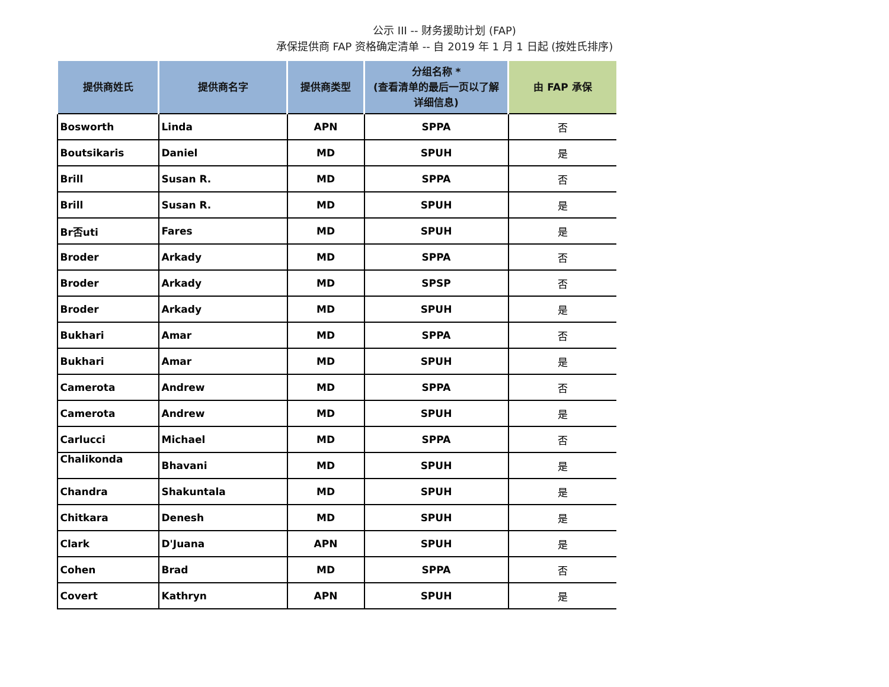公示 III -- 财务援助计划 (FAP)
承保提供商 FAP 资格确定清单 -- 自 2019 年 1 月 1 日起 (按姓氏排序)
| 提供商姓氏 | 提供商名字 | 提供商类型 | 分组名称 * (查看清单的最后一页以了解 详细信息) | 由 FAP 承保 |
| --- | --- | --- | --- | --- |
| Bosworth | Linda | APN | SPPA | 否 |
| Boutsikaris | Daniel | MD | SPUH | 是 |
| Brill | Susan R. | MD | SPPA | 否 |
| Brill | Susan R. | MD | SPUH | 是 |
| Br否uti | Fares | MD | SPUH | 是 |
| Broder | Arkady | MD | SPPA | 否 |
| Broder | Arkady | MD | SPSP | 否 |
| Broder | Arkady | MD | SPUH | 是 |
| Bukhari | Amar | MD | SPPA | 否 |
| Bukhari | Amar | MD | SPUH | 是 |
| Camerota | Andrew | MD | SPPA | 否 |
| Camerota | Andrew | MD | SPUH | 是 |
| Carlucci | Michael | MD | SPPA | 否 |
| Chalikonda | Bhavani | MD | SPUH | 是 |
| Chandra | Shakuntala | MD | SPUH | 是 |
| Chitkara | Denesh | MD | SPUH | 是 |
| Clark | D'Juana | APN | SPUH | 是 |
| Cohen | Brad | MD | SPPA | 否 |
| Covert | Kathryn | APN | SPUH | 是 |